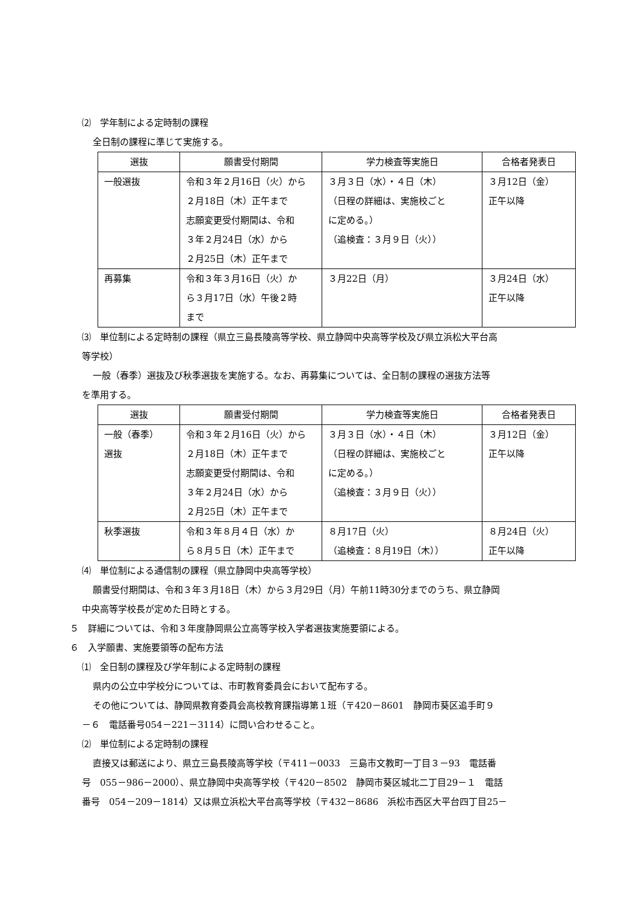⑵　学年制による定時制の課程
全日制の課程に準じて実施する。
| 選抜 | 願書受付期間 | 学力検査等実施日 | 合格者発表日 |
| --- | --- | --- | --- |
| 一般選抜 | 令和３年２月16日（火）から ２月18日（木）正午まで 志願変更受付期間は、令和 ３年２月24日（水）から ２月25日（木）正午まで | ３月３日（水）・４日（木） （日程の詳細は、実施校ごと に定める。） （追検査：３月９日（火）） | ３月12日（金） 正午以降 |
| 再募集 | 令和３年３月16日（火）か ら３月17日（水）午後２時 まで | ３月22日（月） | ３月24日（水） 正午以降 |
⑶　単位制による定時制の課程（県立三島長陵高等学校、県立静岡中央高等学校及び県立浜松大平台高
等学校）
一般（春季）選抜及び秋季選抜を実施する。なお、再募集については、全日制の課程の選抜方法等
を準用する。
| 選抜 | 願書受付期間 | 学力検査等実施日 | 合格者発表日 |
| --- | --- | --- | --- |
| 一般（春季） 選抜 | 令和３年２月16日（火）から ２月18日（木）正午まで 志願変更受付期間は、令和 ３年２月24日（水）から ２月25日（木）正午まで | ３月３日（水）・４日（木） （日程の詳細は、実施校ごと に定める。） （追検査：３月９日（火）） | ３月12日（金） 正午以降 |
| 秋季選抜 | 令和３年８月４日（水）か ら８月５日（木）正午まで | ８月17日（火） （追検査：８月19日（木）） | ８月24日（火） 正午以降 |
⑷　単位制による通信制の課程（県立静岡中央高等学校）
願書受付期間は、令和３年３月18日（木）から３月29日（月）午前11時30分までのうち、県立静岡
中央高等学校長が定めた日時とする。
５　詳細については、令和３年度静岡県公立高等学校入学者選抜実施要領による。
６　入学願書、実施要領等の配布方法
⑴　全日制の課程及び学年制による定時制の課程
県内の公立中学校分については、市町教育委員会において配布する。
その他については、静岡県教育委員会高校教育課指導第１班（〒420－8601　静岡市葵区追手町９
－６　電話番号054－221－3114）に問い合わせること。
⑵　単位制による定時制の課程
直接又は郵送により、県立三島長陵高等学校（〒411－0033　三島市文教町一丁目３－93　電話番
号　055－986－2000）、県立静岡中央高等学校（〒420－8502　静岡市葵区城北二丁目29－１　電話
番号　054－209－1814）又は県立浜松大平台高等学校（〒432－8686　浜松市西区大平台四丁目25－